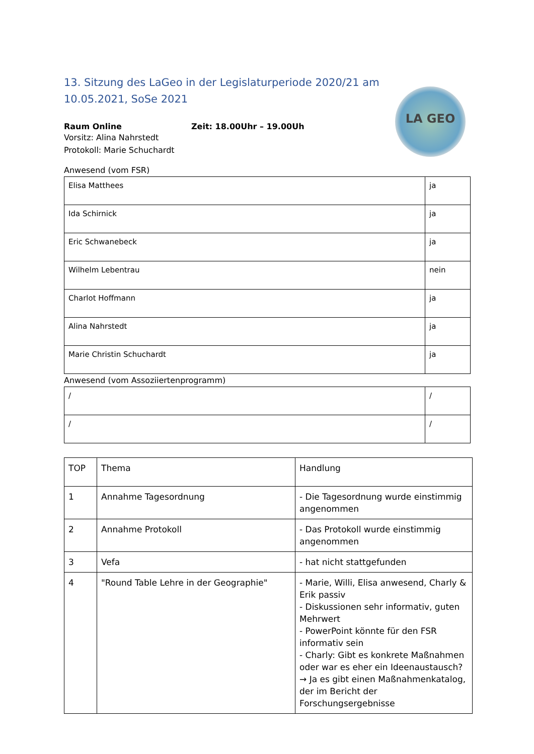LA GEO
13. Sitzung des LaGeo in der Legislaturperiode 2020/21 am 10.05.2021, SoSe 2021
Raum Online Zeit: 18.00Uhr – 19.00Uh
Vorsitz: Alina Nahrstedt
Protokoll: Marie Schuchardt
Anwesend (vom FSR)
| Elisa Matthees | ja |
| Ida Schirnick | ja |
| Eric Schwanebeck | ja |
| Wilhelm Lebentrau | nein |
| Charlot Hoffmann | ja |
| Alina Nahrstedt | ja |
| Marie Christin Schuchardt | ja |
Anwesend (vom Assoziiertenprogramm)
| / | / |
| / | / |
| TOP | Thema | Handlung |
| --- | --- | --- |
| 1 | Annahme Tagesordnung | - Die Tagesordnung wurde einstimmig angenommen |
| 2 | Annahme Protokoll | - Das Protokoll wurde einstimmig angenommen |
| 3 | Vefa | - hat nicht stattgefunden |
| 4 | "Round Table Lehre in der Geographie" | - Marie, Willi, Elisa anwesend, Charly & Erik passiv - Diskussionen sehr informativ, guten Mehrwert - PowerPoint könnte für den FSR informativ sein - Charly: Gibt es konkrete Maßnahmen oder war es eher ein Ideenaustausch? → Ja es gibt einen Maßnahmenkatalog, der im Bericht der Forschungsergebnisse |